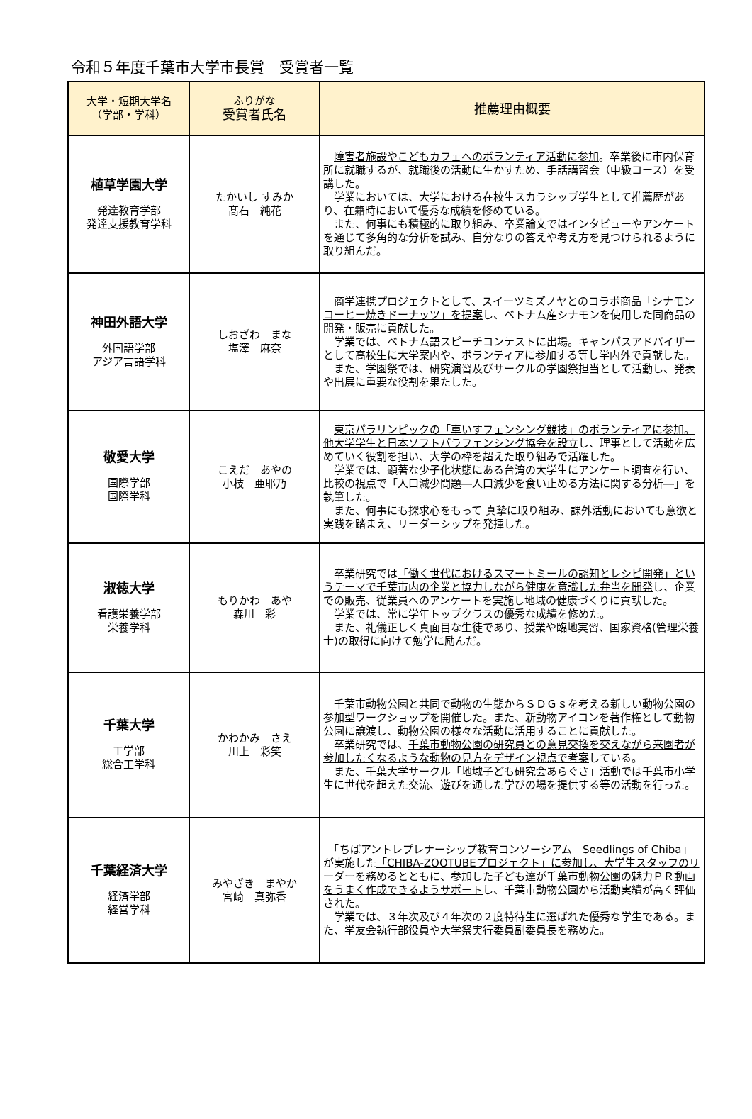令和５年度千葉市大学市長賞　受賞者一覧
| 大学・短期大学名 （学部・学科） | ふりがな 受賞者氏名 | 推薦理由概要 |
| --- | --- | --- |
| 植草学園大学 発達教育学部 発達支援教育学科 | たかいし すみか 髙石 純花 | 障害者施設やこどもカフェへのボランティア活動に参加 。卒業後に市内保育所に就職するが、就職後の活動に生かすため、手話講習会（中級コース）を受講した。 学業においては、大学における在校生スカラシップ学生として推薦歴があり、在籍時において優秀な成績を修めている。 また、何事にも積極的に取り組み、卒業論文ではインタビューやアンケートを通じて多角的な分析を試み、自分なりの答えや考え方を見つけられるように取り組んだ。 |
| 神田外語大学 外国語学部 アジア言語学科 | しおざわ まな 塩澤 麻奈 | 商学連携プロジェクトとして、 スイーツミズノヤとのコラボ商品「シナモンコーヒー焼きドーナッツ」を提案 し、ベトナム産シナモンを使用した同商品の開発・販売に貢献した。 学業では、ベトナム語スピーチコンテストに出場。キャンパスアドバイザーとして高校生に大学案内や、ボランティアに参加する等し学内外で貢献した。 また、学園祭では、研究演習及びサークルの学園祭担当として活動し、発表や出展に重要な役割を果たした。 |
| 敬愛大学 国際学部 国際学科 | こえだ あやの 小枝 亜耶乃 | 東京パラリンピックの「車いすフェンシング競技」のボランティアに参加。他大学学生と日本ソフトパラフェンシング協会を設立 し、理事として活動を広めていく役割を担い、大学の枠を超えた取り組みで活躍した。 学業では、顕著な少子化状態にある台湾の大学生にアンケート調査を行い、比較の視点で「人口減少問題―人口減少を食い止める方法に関する分析―」を執筆した。 また、何事にも探求心をもって 真摯に取り組み、課外活動においても意欲と実践を踏まえ、リーダーシップを発揮した。 |
| 淑徳大学 看護栄養学部 栄養学科 | もりかわ あや 森川 彩 | 卒業研究では 「働く世代におけるスマートミールの認知とレシピ開発」というテーマで千葉市内の企業と協力しながら健康を意識した弁当を開発 し、企業での販売、従業員へのアンケートを実施し地域の健康づくりに貢献した。 学業では、常に学年トップクラスの優秀な成績を修めた。 また、礼儀正しく真面目な生徒であり、授業や臨地実習、国家資格(管理栄養士)の取得に向けて勉学に励んだ。 |
| 千葉大学 工学部 総合工学科 | かわかみ さえ 川上 彩笑 | 千葉市動物公園と共同で動物の生態からＳＤＧｓを考える新しい動物公園の参加型ワークショップを開催した。また、新動物アイコンを著作権として動物公園に譲渡し、動物公園の様々な活動に活用することに貢献した。 卒業研究では、 千葉市動物公園の研究員との意見交換を交えながら来園者が参加したくなるような動物の見方をデザイン視点で考案 している。 また、千葉大学サークル「地域子ども研究会あらぐさ」活動では千葉市小学生に世代を超えた交流、遊びを通した学びの場を提供する等の活動を行った。 |
| 千葉経済大学 経済学部 経営学科 | みやざき まやか 宮崎 真弥香 | 「ちばアントレプレナーシップ教育コンソーシアム Seedlings of Chiba」が実施した 「CHIBA-ZOOTUBEプロジェクト」に参加し、大学生スタッフのリーダーを務める とともに、 参加した子ども達が千葉市動物公園の魅力ＰＲ動画をうまく作成できるようサポート し、千葉市動物公園から活動実績が高く評価された。 学業では、３年次及び４年次の２度特待生に選ばれた優秀な学生である。また、学友会執行部役員や大学祭実行委員副委員長を務めた。 |